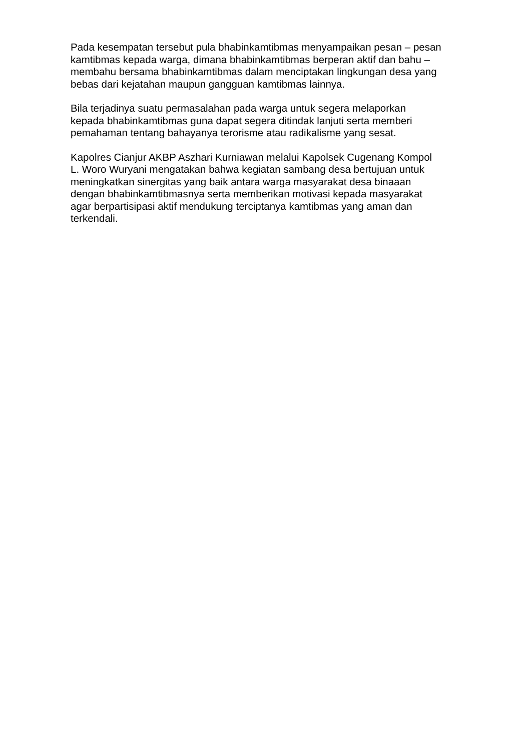Pada kesempatan tersebut pula bhabinkamtibmas menyampaikan pesan – pesan
kamtibmas kepada warga, dimana bhabinkamtibmas berperan aktif dan bahu –
membahu bersama bhabinkamtibmas dalam menciptakan lingkungan desa yang
bebas dari kejatahan maupun gangguan kamtibmas lainnya.
Bila terjadinya suatu permasalahan pada warga untuk segera melaporkan
kepada bhabinkamtibmas guna dapat segera ditindak lanjuti serta memberi
pemahaman tentang bahayanya terorisme atau radikalisme yang sesat.
Kapolres Cianjur AKBP Aszhari Kurniawan melalui Kapolsek Cugenang Kompol
L. Woro Wuryani mengatakan bahwa kegiatan sambang desa bertujuan untuk
meningkatkan sinergitas yang baik antara warga masyarakat desa binaaan
dengan bhabinkamtibmasnya serta memberikan motivasi kepada masyarakat
agar berpartisipasi aktif mendukung terciptanya kamtibmas yang aman dan
terkendali.